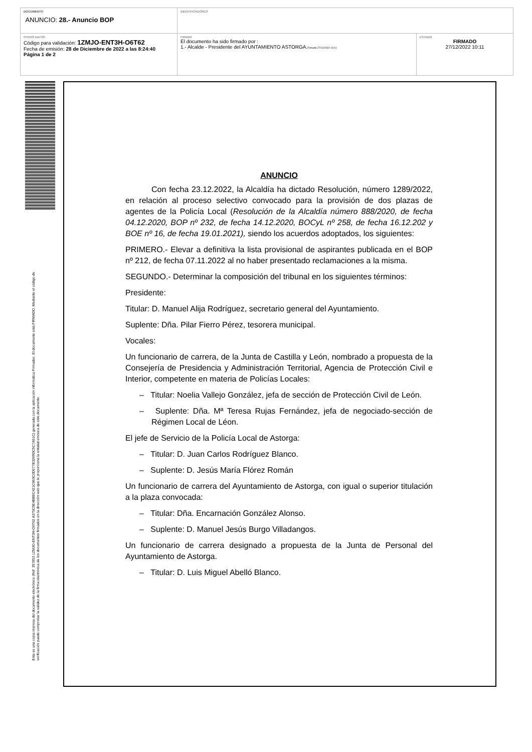| DOCUMENTO ANUNCIO: 28.- Anuncio BOP | IDENTIFICADORES | |
| OTROS DATOS Código para validación: 1ZMJO-ENT3H-O6T62 Fecha de emisión: 28 de Diciembre de 2022 a las 8:24:40 Página 1 de 2 | FIRMAS El documento ha sido firmado por : 1.- Alcalde - Presidente del AYUNTAMIENTO ASTORGA. Firmado 27/12/2022 10:11 | ESTADO FIRMADO 27/12/2022 10:11 |
Esta es una copia impresa del documento electrónico (Ref: 357853 1ZMJO-ENT3H-O6T62 A375C5E4BBEC421C663C0D077B3269DC5C7A51C) generada con la aplicación informática Firmadoc. El documento está FIRMADO. Mediante el código de
verificación puede comprobar la validez de la firma electrónica de los documentos firmados en la dirección web que le proporciona la entidad emisora de este documento.
ANUNCIO
Con fecha 23.12.2022, la Alcaldía ha dictado Resolución, número 1289/2022, en relación al proceso selectivo convocado para la provisión de dos plazas de agentes de la Policía Local (Resolución de la Alcaldía número 888/2020, de fecha 04.12.2020, BOP nº 232, de fecha 14.12.2020, BOCyL nº 258, de fecha 16.12.202 y BOE nº 16, de fecha 19.01.2021), siendo los acuerdos adoptados, los siguientes:
PRIMERO.- Elevar a definitiva la lista provisional de aspirantes publicada en el BOP nº 212, de fecha 07.11.2022 al no haber presentado reclamaciones a la misma.
SEGUNDO.- Determinar la composición del tribunal en los siguientes términos:
Presidente:
Titular: D. Manuel Alija Rodríguez, secretario general del Ayuntamiento.
Suplente: Dña. Pilar Fierro Pérez, tesorera municipal.
Vocales:
Un funcionario de carrera, de la Junta de Castilla y León, nombrado a propuesta de la Consejería de Presidencia y Administración Territorial, Agencia de Protección Civil e Interior, competente en materia de Policías Locales:
– Titular: Noelia Vallejo González, jefa de sección de Protección Civil de León.
– Suplente: Dña. Mª Teresa Rujas Fernández, jefa de negociado-sección de Régimen Local de Léon.
El jefe de Servicio de la Policía Local de Astorga:
– Titular: D. Juan Carlos Rodríguez Blanco.
– Suplente: D. Jesús María Flórez Román
Un funcionario de carrera del Ayuntamiento de Astorga, con igual o superior titulación a la plaza convocada:
– Titular: Dña. Encarnación González Alonso.
– Suplente: D. Manuel Jesús Burgo Villadangos.
Un funcionario de carrera designado a propuesta de la Junta de Personal del Ayuntamiento de Astorga.
– Titular: D. Luis Miguel Abelló Blanco.